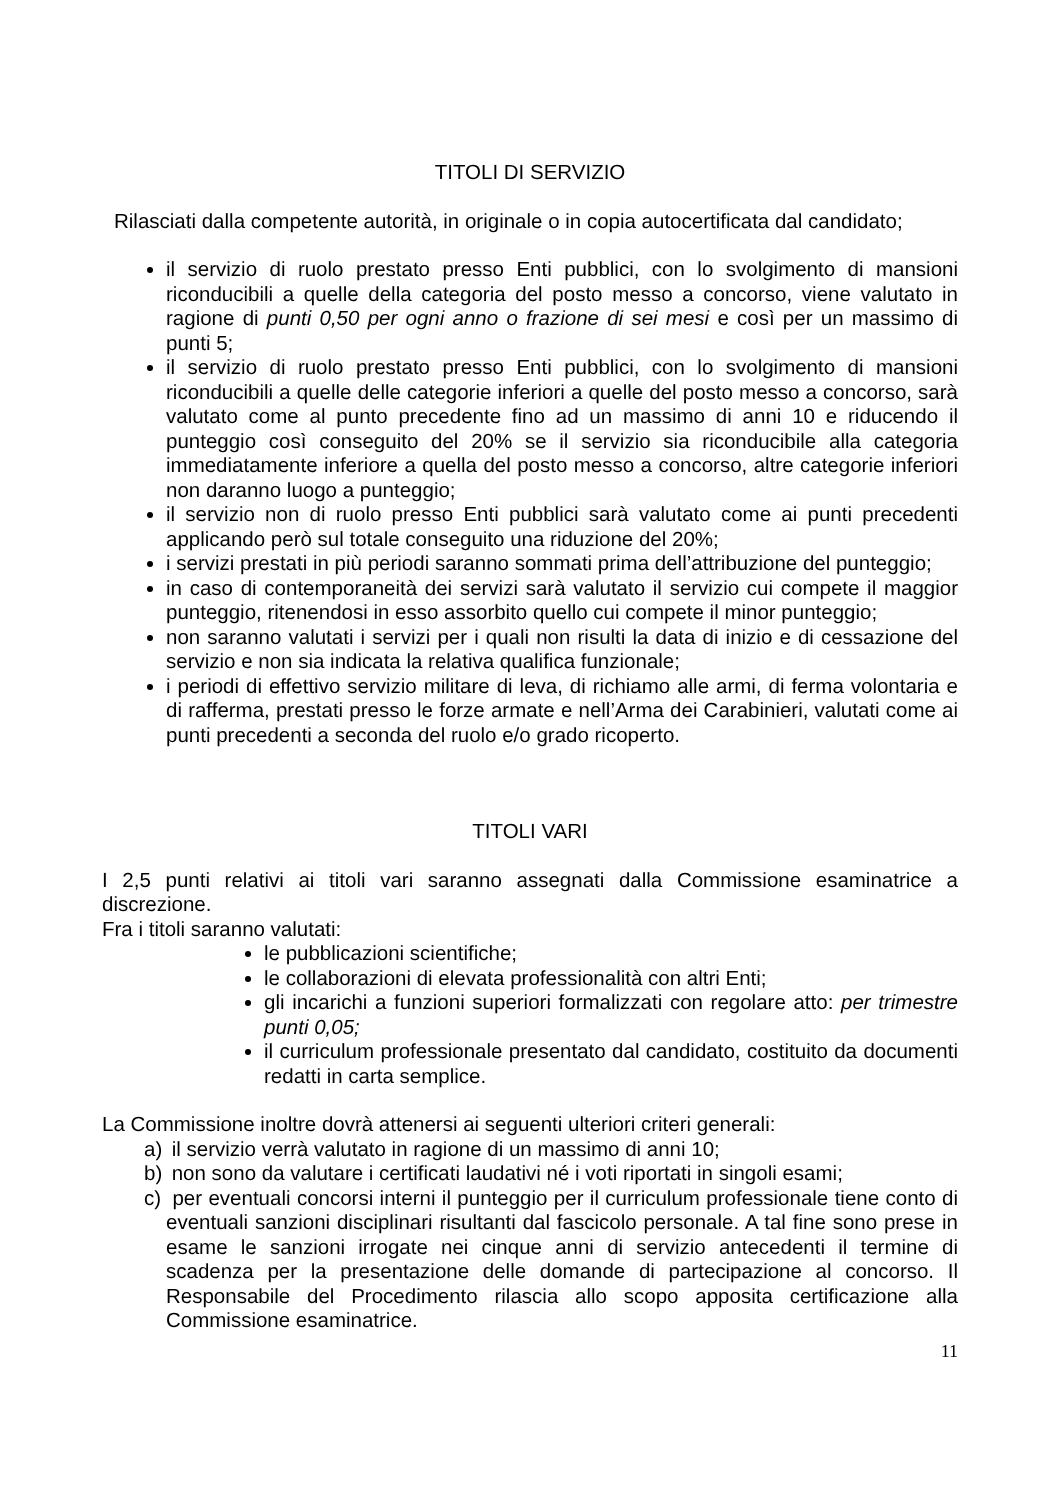TITOLI DI SERVIZIO
Rilasciati dalla competente autorità, in originale o in copia autocertificata dal candidato;
il servizio di ruolo prestato presso Enti pubblici, con lo svolgimento di mansioni riconducibili a quelle della categoria del posto messo a concorso, viene valutato in ragione di punti 0,50 per ogni anno o frazione di sei mesi e così per un massimo di punti 5;
il servizio di ruolo prestato presso Enti pubblici, con lo svolgimento di mansioni riconducibili a quelle delle categorie inferiori a quelle del posto messo a concorso, sarà valutato come al punto precedente fino ad un massimo di anni 10 e riducendo il punteggio così conseguito del 20% se il servizio sia riconducibile alla categoria immediatamente inferiore a quella del posto messo a concorso, altre categorie inferiori non daranno luogo a punteggio;
il servizio non di ruolo presso Enti pubblici sarà valutato come ai punti precedenti applicando però sul totale conseguito una riduzione del 20%;
i servizi prestati in più periodi saranno sommati prima dell’attribuzione del punteggio;
in caso di contemporaneità dei servizi sarà valutato il servizio cui compete il maggior punteggio, ritenendosi in esso assorbito quello cui compete il minor punteggio;
non saranno valutati i servizi per i quali non risulti la data di inizio e di cessazione del servizio e non sia indicata la relativa qualifica funzionale;
i periodi di effettivo servizio militare di leva, di richiamo alle armi, di ferma volontaria e di rafferma, prestati presso le forze armate e nell’Arma dei Carabinieri, valutati come ai punti precedenti a seconda del ruolo e/o grado ricoperto.
TITOLI VARI
I 2,5 punti relativi ai titoli vari saranno assegnati dalla Commissione esaminatrice a discrezione.
Fra i titoli saranno valutati:
le pubblicazioni scientifiche;
le collaborazioni di elevata professionalità con altri Enti;
gli incarichi a funzioni superiori formalizzati con regolare atto: per trimestre punti 0,05;
il curriculum professionale presentato dal candidato, costituito da documenti redatti in carta semplice.
La Commissione inoltre dovrà attenersi ai seguenti ulteriori criteri generali:
a) il servizio verrà valutato in ragione di un massimo di anni 10;
b) non sono da valutare i certificati laudativi né i voti riportati in singoli esami;
c) per eventuali concorsi interni il punteggio per il curriculum professionale tiene conto di eventuali sanzioni disciplinari risultanti dal fascicolo personale. A tal fine sono prese in esame le sanzioni irrogate nei cinque anni di servizio antecedenti il termine di scadenza per la presentazione delle domande di partecipazione al concorso. Il Responsabile del Procedimento rilascia allo scopo apposita certificazione alla Commissione esaminatrice.
11